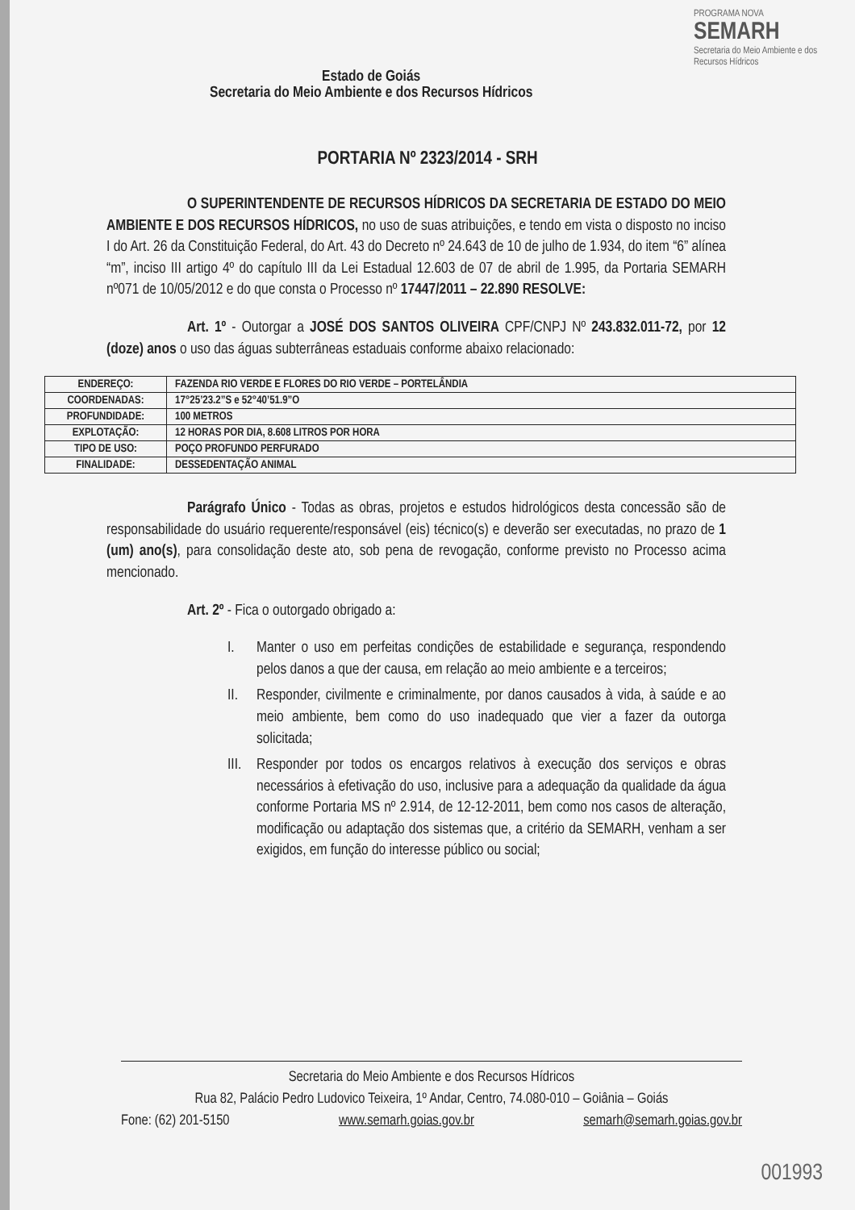Estado de Goiás
Secretaria do Meio Ambiente e dos Recursos Hídricos
PROGRAMA NOVA
SEMARH
Secretaria do Meio Ambiente e dos Recursos Hídricos
PORTARIA Nº 2323/2014 - SRH
O SUPERINTENDENTE DE RECURSOS HÍDRICOS DA SECRETARIA DE ESTADO DO MEIO AMBIENTE E DOS RECURSOS HÍDRICOS, no uso de suas atribuições, e tendo em vista o disposto no inciso I do Art. 26 da Constituição Federal, do Art. 43 do Decreto nº 24.643 de 10 de julho de 1.934, do item “6” alínea “m”, inciso III artigo 4º do capítulo III da Lei Estadual 12.603 de 07 de abril de 1.995, da Portaria SEMARH nº071 de 10/05/2012 e do que consta o Processo nº 17447/2011 – 22.890 RESOLVE:
Art. 1º - Outorgar a JOSÉ DOS SANTOS OLIVEIRA CPF/CNPJ Nº 243.832.011-72, por 12 (doze) anos o uso das águas subterrâneas estaduais conforme abaixo relacionado:
| ENDEREÇO: | FAZENDA RIO VERDE E FLORES DO RIO VERDE – PORTELÂNDIA |
| COORDENADAS: | 17°25’23.2”S e 52°40’51.9”O |
| PROFUNDIDADE: | 100 METROS |
| EXPLOTAÇÃO: | 12 HORAS POR DIA, 8.608 LITROS POR HORA |
| TIPO DE USO: | POÇO PROFUNDO PERFURADO |
| FINALIDADE: | DESSEDENTAÇÃO ANIMAL |
Parágrafo Único - Todas as obras, projetos e estudos hidrológicos desta concessão são de responsabilidade do usuário requerente/responsável (eis) técnico(s) e deverão ser executadas, no prazo de 1 (um) ano(s), para consolidação deste ato, sob pena de revogação, conforme previsto no Processo acima mencionado.
Art. 2º - Fica o outorgado obrigado a:
I. Manter o uso em perfeitas condições de estabilidade e segurança, respondendo pelos danos a que der causa, em relação ao meio ambiente e a terceiros;
II. Responder, civilmente e criminalmente, por danos causados à vida, à saúde e ao meio ambiente, bem como do uso inadequado que vier a fazer da outorga solicitada;
III.
Responder por todos os encargos relativos à execução dos serviços e obras necessários à efetivação do uso, inclusive para a adequação da qualidade da água conforme Portaria MS nº 2.914, de 12-12-2011, bem como nos casos de alteração, modificação ou adaptação dos sistemas que, a critério da SEMARH, venham a ser exigidos, em função do interesse público ou social;
Secretaria do Meio Ambiente e dos Recursos Hídricos
Rua 82, Palácio Pedro Ludovico Teixeira, 1º Andar, Centro, 74.080-010 – Goiânia – Goiás
Fone: (62) 201-5150 www.semarh.goias.gov.br semarh@semarh.goias.gov.br
001993